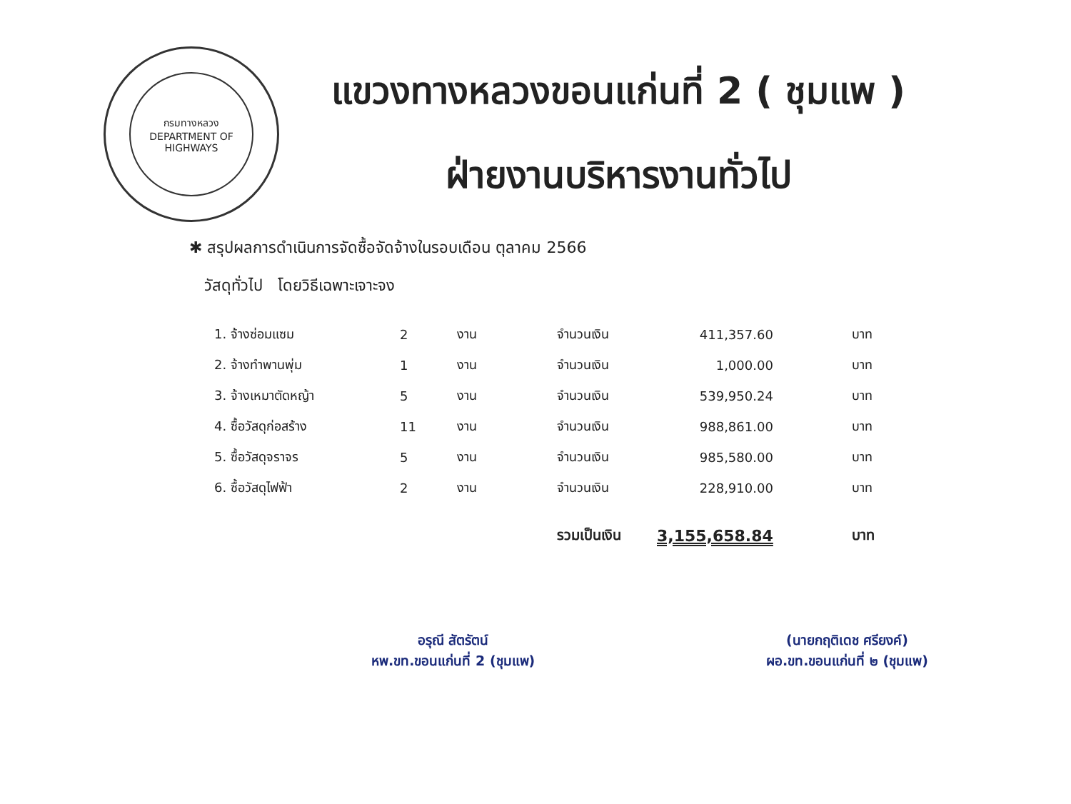กรมทางหลวง
DEPARTMENT OF HIGHWAYS
แขวงทางหลวงขอนแก่นที่ 2 ( ชุมแพ )
ฝ่ายงานบริหารงานทั่วไป
✱ สรุปผลการดำเนินการจัดซื้อจัดจ้างในรอบเดือน ตุลาคม 2566
วัสดุทั่วไป โดยวิธีเฉพาะเจาะจง
| 1. จ้างซ่อมแซม | 2 | งาน | จำนวนเงิน | 411,357.60 | บาท |
| 2. จ้างทำพานพุ่ม | 1 | งาน | จำนวนเงิน | 1,000.00 | บาท |
| 3. จ้างเหมาตัดหญ้า | 5 | งาน | จำนวนเงิน | 539,950.24 | บาท |
| 4. ซื้อวัสดุก่อสร้าง | 11 | งาน | จำนวนเงิน | 988,861.00 | บาท |
| 5. ซื้อวัสดุจราจร | 5 | งาน | จำนวนเงิน | 985,580.00 | บาท |
| 6. ซื้อวัสดุไฟฟ้า | 2 | งาน | จำนวนเงิน | 228,910.00 | บาท |
| | | | รวมเป็นเงิน | 3,155,658.84 | บาท |
อรุณี สัตรัตน์
หพ.ขท.ขอนแก่นที่ 2 (ชุมแพ)
(นายกฤติเดช ศรียงค์)
ผอ.ขท.ขอนแก่นที่ ๒ (ชุมแพ)